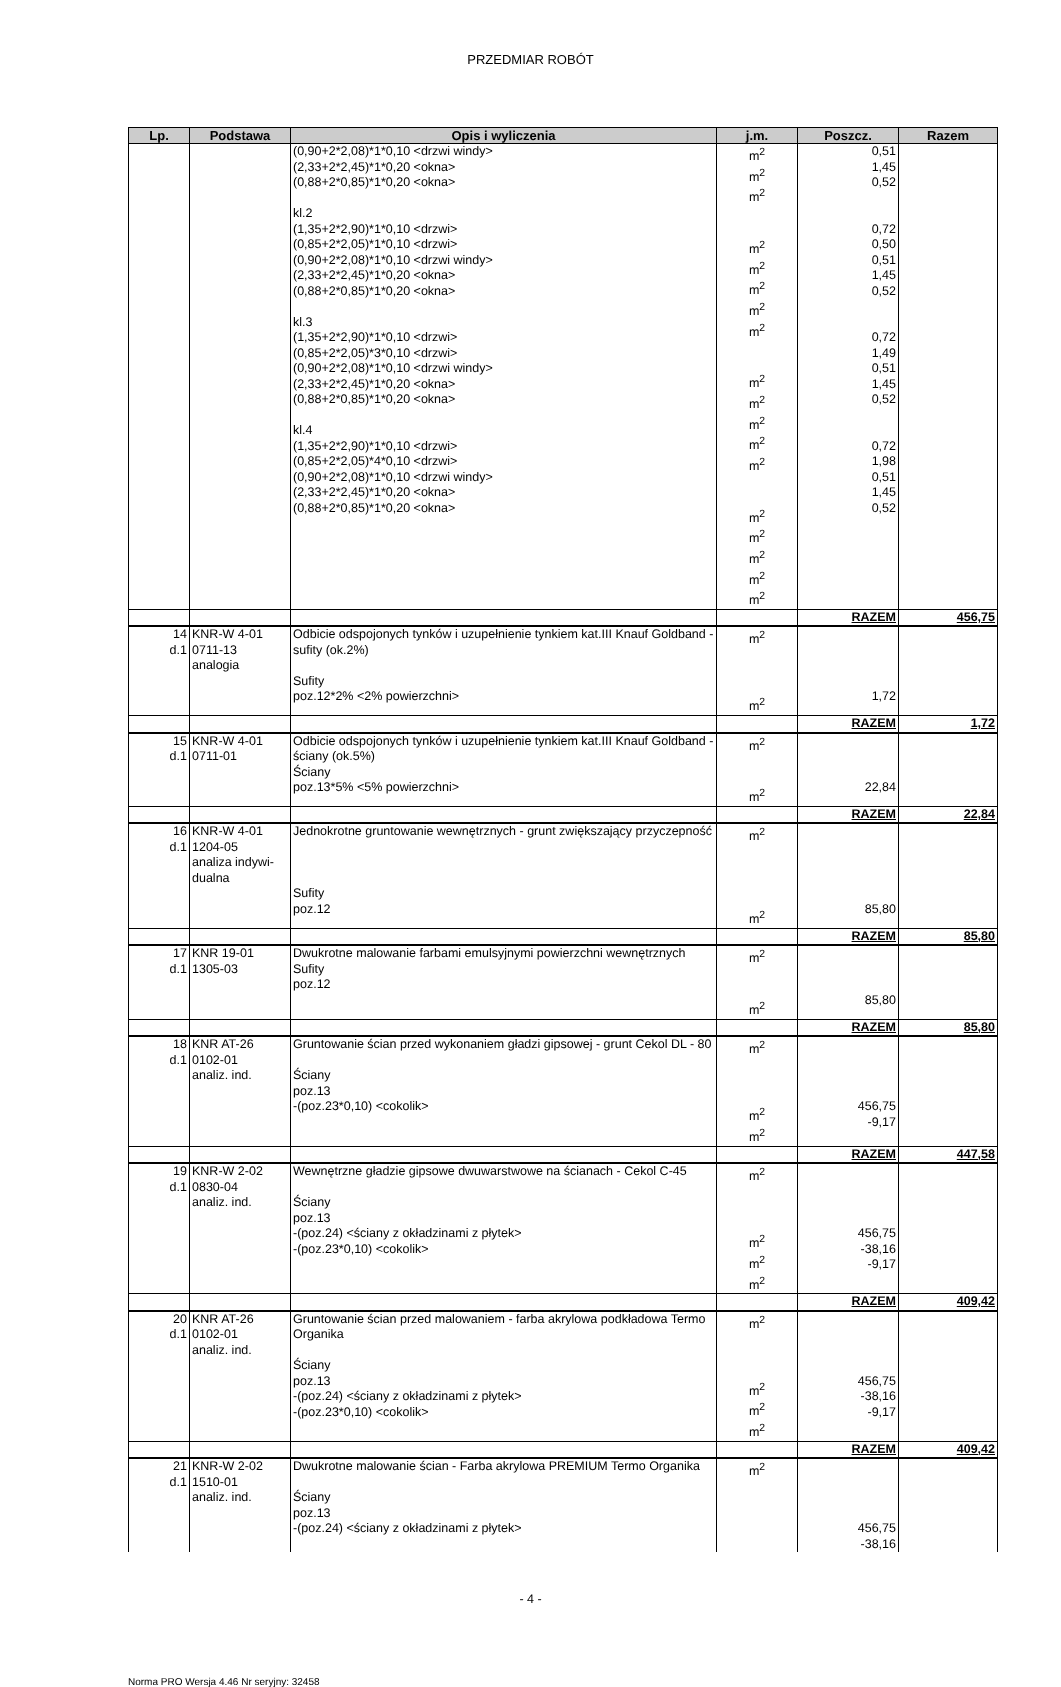PRZEDMIAR ROBÓT
| Lp. | Podstawa | Opis i wyliczenia | j.m. | Poszcz. | Razem |
| --- | --- | --- | --- | --- | --- |
| | | (0,90+2*2,08)*1*0,10 <drzwi windy> (2,33+2*2,45)*1*0,20 <okna> (0,88+2*0,85)*1*0,20 <okna> kl.2 (1,35+2*2,90)*1*0,10 <drzwi> (0,85+2*2,05)*1*0,10 <drzwi> (0,90+2*2,08)*1*0,10 <drzwi windy> (2,33+2*2,45)*1*0,20 <okna> (0,88+2*0,85)*1*0,20 <okna> kl.3 (1,35+2*2,90)*1*0,10 <drzwi> (0,85+2*2,05)*3*0,10 <drzwi> (0,90+2*2,08)*1*0,10 <drzwi windy> (2,33+2*2,45)*1*0,20 <okna> (0,88+2*0,85)*1*0,20 <okna> kl.4 (1,35+2*2,90)*1*0,10 <drzwi> (0,85+2*2,05)*4*0,10 <drzwi> (0,90+2*2,08)*1*0,10 <drzwi windy> (2,33+2*2,45)*1*0,20 <okna> (0,88+2*0,85)*1*0,20 <okna> | m<sup>2</sup> m<sup>2</sup> m<sup>2</sup> m<sup>2</sup> m<sup>2</sup> m<sup>2</sup> m<sup>2</sup> m<sup>2</sup> m<sup>2</sup> m<sup>2</sup> m<sup>2</sup> m<sup>2</sup> m<sup>2</sup> m<sup>2</sup> m<sup>2</sup> m<sup>2</sup> m<sup>2</sup> m<sup>2</sup> | 0,51 1,45 0,52 0,72 0,50 0,51 1,45 0,52 0,72 1,49 0,51 1,45 0,52 0,72 1,98 0,51 1,45 0,52 | |
| | | | | RAZEM | 456,75 |
| 14 d.1 | KNR-W 4-01 0711-13 analogia | Odbicie odspojonych tynków i uzupełnienie tynkiem kat.III Knauf Goldband - sufity (ok.2%) Sufity poz.12*2% <2% powierzchni> | m<sup>2</sup> m<sup>2</sup> | 1,72 | |
| | | | | RAZEM | 1,72 |
| 15 d.1 | KNR-W 4-01 0711-01 | Odbicie odspojonych tynków i uzupełnienie tynkiem kat.III Knauf Goldband - ściany (ok.5%) Ściany poz.13*5% <5% powierzchni> | m<sup>2</sup> m<sup>2</sup> | 22,84 | |
| | | | | RAZEM | 22,84 |
| 16 d.1 | KNR-W 4-01 1204-05 analiza indywi- dualna | Jednokrotne gruntowanie wewnętrznych - grunt zwiększający przyczepność Sufity poz.12 | m<sup>2</sup> m<sup>2</sup> | 85,80 | |
| | | | | RAZEM | 85,80 |
| 17 d.1 | KNR 19-01 1305-03 | Dwukrotne malowanie farbami emulsyjnymi powierzchni wewnętrznych Sufity poz.12 | m<sup>2</sup> m<sup>2</sup> | 85,80 | |
| | | | | RAZEM | 85,80 |
| 18 d.1 | KNR AT-26 0102-01 analiz. ind. | Gruntowanie ścian przed wykonaniem gładzi gipsowej - grunt Cekol DL - 80 Ściany poz.13 -(poz.23*0,10) <cokolik> | m<sup>2</sup> m<sup>2</sup> m<sup>2</sup> | 456,75 -9,17 | |
| | | | | RAZEM | 447,58 |
| 19 d.1 | KNR-W 2-02 0830-04 analiz. ind. | Wewnętrzne gładzie gipsowe dwuwarstwowe na ścianach - Cekol C-45 Ściany poz.13 -(poz.24) <ściany z okładzinami z płytek> -(poz.23*0,10) <cokolik> | m<sup>2</sup> m<sup>2</sup> m<sup>2</sup> m<sup>2</sup> | 456,75 -38,16 -9,17 | |
| | | | | RAZEM | 409,42 |
| 20 d.1 | KNR AT-26 0102-01 analiz. ind. | Gruntowanie ścian przed malowaniem - farba akrylowa podkładowa Termo Organika Ściany poz.13 -(poz.24) <ściany z okładzinami z płytek> -(poz.23*0,10) <cokolik> | m<sup>2</sup> m<sup>2</sup> m<sup>2</sup> m<sup>2</sup> | 456,75 -38,16 -9,17 | |
| | | | | RAZEM | 409,42 |
| 21 d.1 | KNR-W 2-02 1510-01 analiz. ind. | Dwukrotne malowanie ścian - Farba akrylowa PREMIUM Termo Organika Ściany poz.13 -(poz.24) <ściany z okładzinami z płytek> | m<sup>2</sup> | 456,75 -38,16 | |
- 4 -
Norma PRO Wersja 4.46 Nr seryjny: 32458